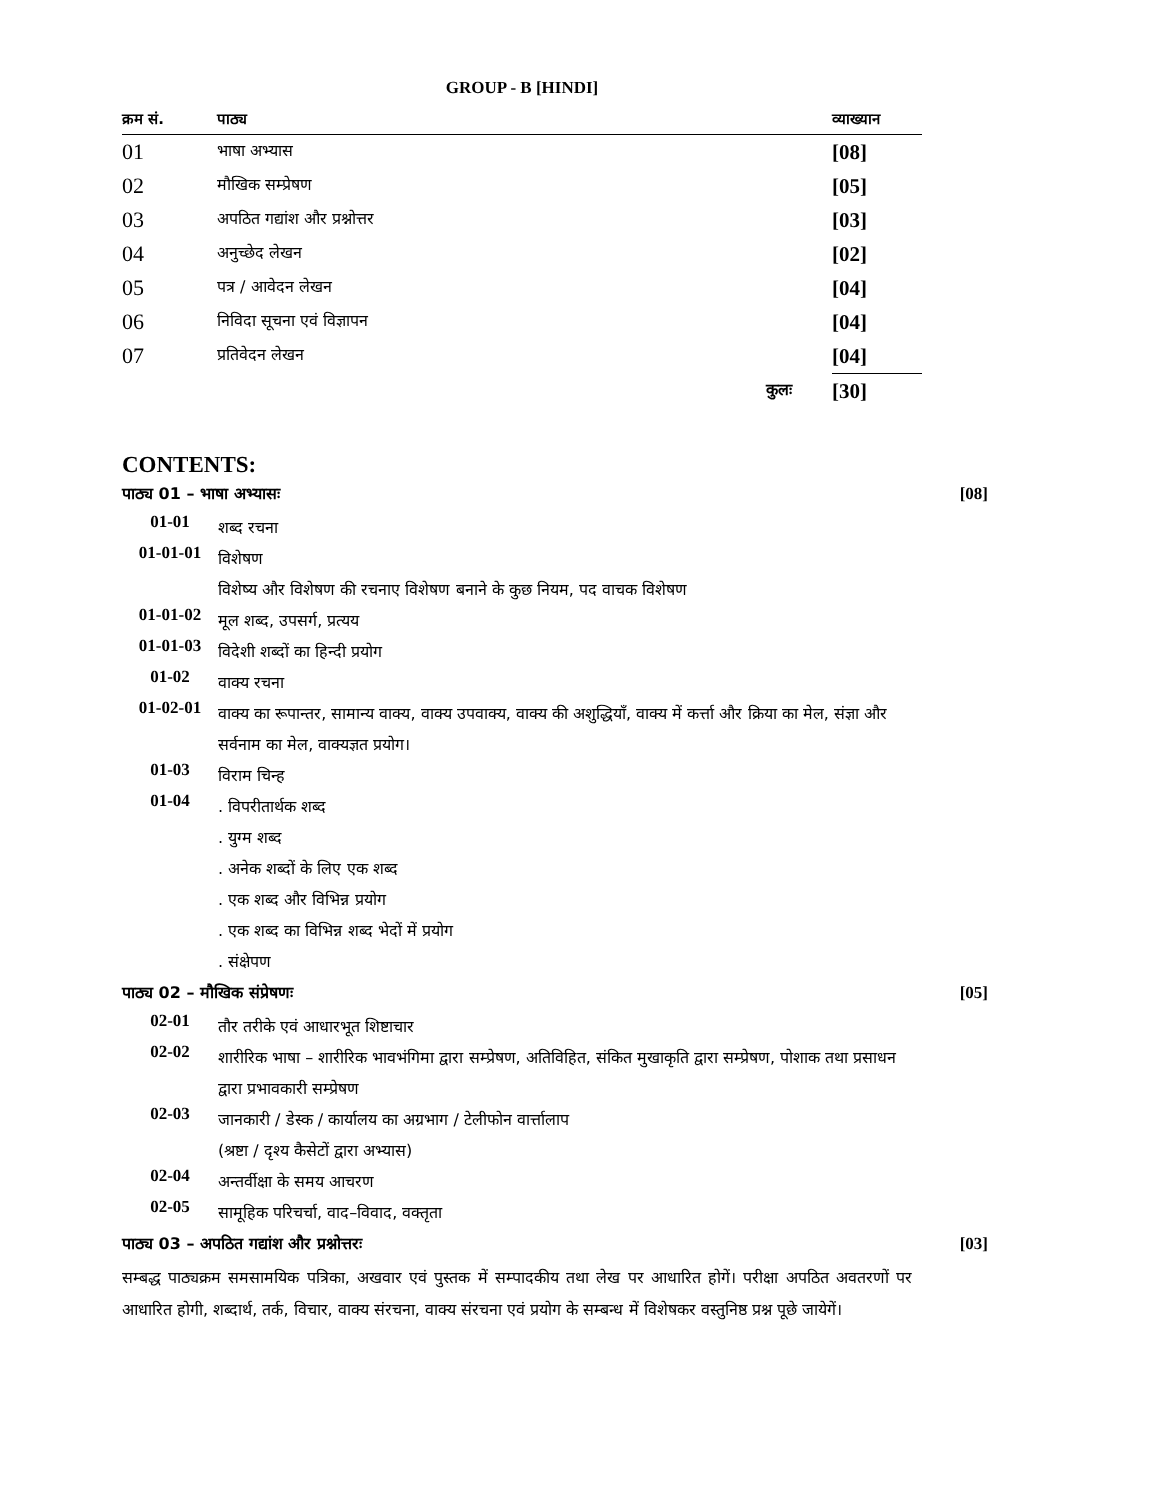GROUP - B [HINDI]
| क्रम सं. | पाठ्य | व्याख्यान |
| --- | --- | --- |
| 01 | भाषा अभ्यास | [08] |
| 02 | मौखिक सम्प्रेषण | [05] |
| 03 | अपठित गद्यांश और प्रश्नोत्तर | [03] |
| 04 | अनुच्छेद लेखन | [02] |
| 05 | पत्र / आवेदन लेखन | [04] |
| 06 | निविदा सूचना एवं विज्ञापन | [04] |
| 07 | प्रतिवेदन लेखन | [04] |
| | कुलः | [30] |
CONTENTS:
पाठ्य 01 – भाषा अभ्यासः [08]
01-01 शब्द रचना
01-01-01 विशेषण
विशेष्य और विशेषण की रचनाए विशेषण बनाने के कुछ नियम, पद वाचक विशेषण
01-01-02 मूल शब्द, उपसर्ग, प्रत्यय
01-01-03 विदेशी शब्दों का हिन्दी प्रयोग
01-02 वाक्य रचना
01-02-01 वाक्य का रूपान्तर, सामान्य वाक्य, वाक्य उपवाक्य, वाक्य की अशुद्धियाँ, वाक्य में कर्त्ता और क्रिया का मेल, संज्ञा और सर्वनाम का मेल, वाक्यज्ञत प्रयोग।
01-03 विराम चिन्ह
01-04. विपरीतार्थक शब्द
. युग्म शब्द
. अनेक शब्दों के लिए एक शब्द
. एक शब्द और विभिन्न प्रयोग
. एक शब्द का विभिन्न शब्द भेदों में प्रयोग
. संक्षेपण
पाठ्य 02 – मौखिक संप्रेषणः [05]
02-01 तौर तरीके एवं आधारभूत शिष्टाचार
02-02 शारीरिक भाषा – शारीरिक भावभंगिमा द्वारा सम्प्रेषण, अतिविहित, संकित मुखाकृति द्वारा सम्प्रेषण, पोशाक तथा प्रसाधन द्वारा प्रभावकारी सम्प्रेषण
02-03 जानकारी / डेस्क / कार्यालय का अग्रभाग / टेलीफोन वार्त्तालाप
(श्रष्टा / दृश्य कैसेटों द्वारा अभ्यास)
02-04 अन्तर्वीक्षा के समय आचरण
02-05 सामूहिक परिचर्चा, वाद–विवाद, वक्तृता
पाठ्य 03 – अपठित गद्यांश और प्रश्नोत्तरः [03]
सम्बद्ध पाठ्यक्रम समसामयिक पत्रिका, अखवार एवं पुस्तक में सम्पादकीय तथा लेख पर आधारित होगें। परीक्षा अपठित अवतरणों पर आधारित होगी, शब्दार्थ, तर्क, विचार, वाक्य संरचना, वाक्य संरचना एवं प्रयोग के सम्बन्ध में विशेषकर वस्तुनिष्ठ प्रश्न पूछे जायेगें।